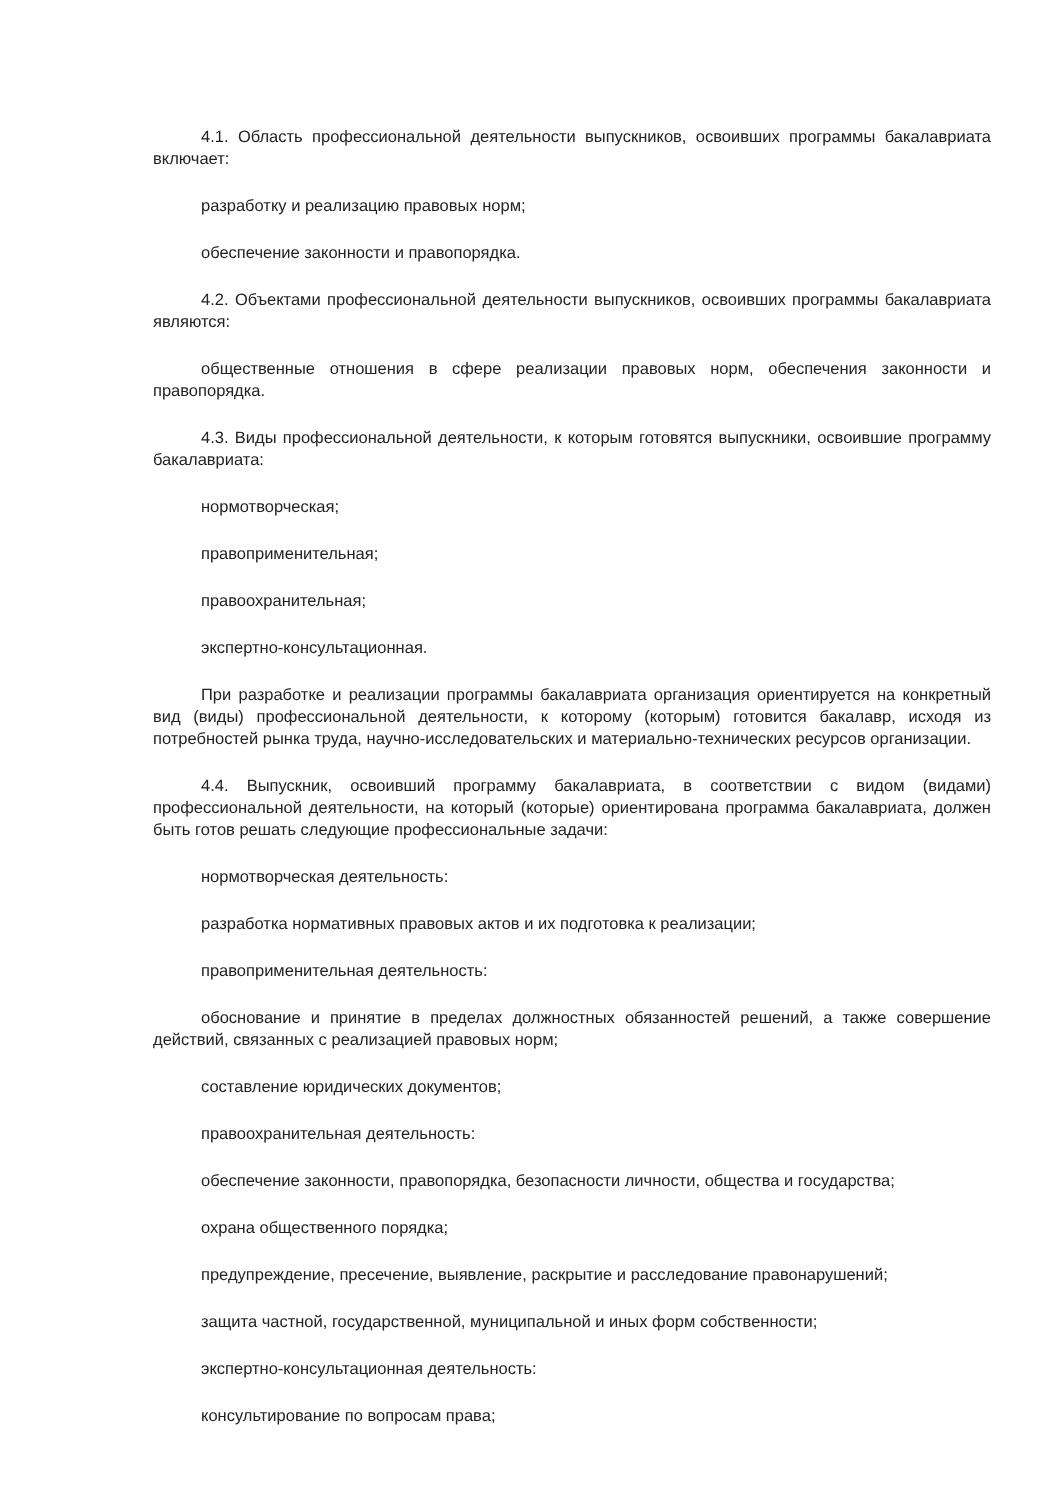4.1. Область профессиональной деятельности выпускников, освоивших программы бакалавриата включает:
разработку и реализацию правовых норм;
обеспечение законности и правопорядка.
4.2. Объектами профессиональной деятельности выпускников, освоивших программы бакалавриата являются:
общественные отношения в сфере реализации правовых норм, обеспечения законности и правопорядка.
4.3. Виды профессиональной деятельности, к которым готовятся выпускники, освоившие программу бакалавриата:
нормотворческая;
правоприменительная;
правоохранительная;
экспертно-консультационная.
При разработке и реализации программы бакалавриата организация ориентируется на конкретный вид (виды) профессиональной деятельности, к которому (которым) готовится бакалавр, исходя из потребностей рынка труда, научно-исследовательских и материально-технических ресурсов организации.
4.4. Выпускник, освоивший программу бакалавриата, в соответствии с видом (видами) профессиональной деятельности, на который (которые) ориентирована программа бакалавриата, должен быть готов решать следующие профессиональные задачи:
нормотворческая деятельность:
разработка нормативных правовых актов и их подготовка к реализации;
правоприменительная деятельность:
обоснование и принятие в пределах должностных обязанностей решений, а также совершение действий, связанных с реализацией правовых норм;
составление юридических документов;
правоохранительная деятельность:
обеспечение законности, правопорядка, безопасности личности, общества и государства;
охрана общественного порядка;
предупреждение, пресечение, выявление, раскрытие и расследование правонарушений;
защита частной, государственной, муниципальной и иных форм собственности;
экспертно-консультационная деятельность:
консультирование по вопросам права;